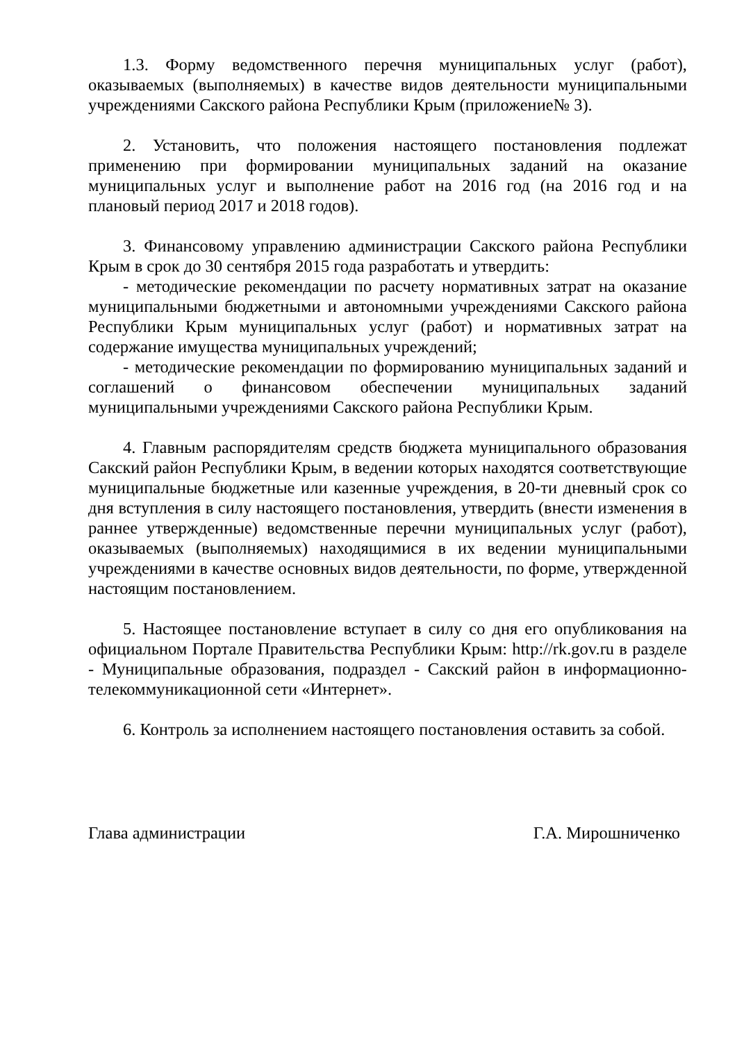1.3. Форму ведомственного перечня муниципальных услуг (работ), оказываемых (выполняемых) в качестве видов деятельности муниципальными учреждениями Сакского района Республики Крым (приложение№ 3).
2. Установить, что положения настоящего постановления подлежат применению при формировании муниципальных заданий на оказание муниципальных услуг и выполнение работ на 2016 год (на 2016 год и на плановый период 2017 и 2018 годов).
3. Финансовому управлению администрации Сакского района Республики Крым в срок до 30 сентября 2015 года разработать и утвердить:
- методические рекомендации по расчету нормативных затрат на оказание муниципальными бюджетными и автономными учреждениями Сакского района Республики Крым муниципальных услуг (работ) и нормативных затрат на содержание имущества муниципальных учреждений;
- методические рекомендации по формированию муниципальных заданий и соглашений о финансовом обеспечении муниципальных заданий муниципальными учреждениями Сакского района Республики Крым.
4. Главным распорядителям средств бюджета муниципального образования Сакский район Республики Крым, в ведении которых находятся соответствующие муниципальные бюджетные или казенные учреждения, в 20-ти дневный срок со дня вступления в силу настоящего постановления, утвердить (внести изменения в раннее утвержденные) ведомственные перечни муниципальных услуг (работ), оказываемых (выполняемых) находящимися в их ведении муниципальными учреждениями в качестве основных видов деятельности, по форме, утвержденной настоящим постановлением.
5. Настоящее постановление вступает в силу со дня его опубликования на официальном Портале Правительства Республики Крым: http://rk.gov.ru в разделе - Муниципальные образования, подраздел - Сакский район в информационно-телекоммуникационной сети «Интернет».
6. Контроль за исполнением настоящего постановления оставить за собой.
Глава администрации Г.А. Мирошниченко